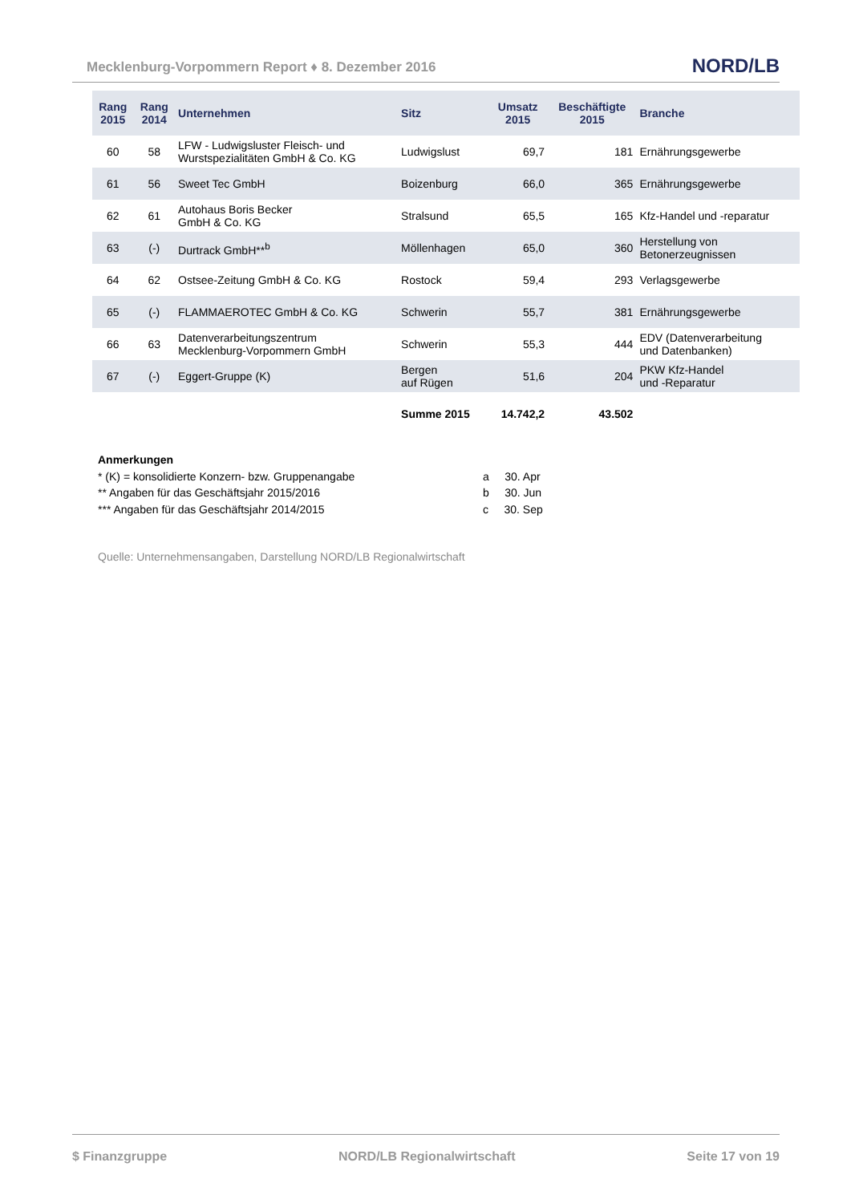Mecklenburg-Vorpommern Report ♦ 8. Dezember 2016
NORD/LB
| Rang 2015 | Rang 2014 | Unternehmen | Sitz | Umsatz 2015 | Beschäftigte 2015 | Branche |
| --- | --- | --- | --- | --- | --- | --- |
| 60 | 58 | LFW - Ludwigsluster Fleisch- und Wurstspezialitäten GmbH & Co. KG | Ludwigslust | 69,7 | 181 | Ernährungsgewerbe |
| 61 | 56 | Sweet Tec GmbH | Boizenburg | 66,0 | 365 | Ernährungsgewerbe |
| 62 | 61 | Autohaus Boris Becker GmbH & Co. KG | Stralsund | 65,5 | 165 | Kfz-Handel und -reparatur |
| 63 | (-) | Durtrack GmbH**<sup>b</sup> | Möllenhagen | 65,0 | 360 | Herstellung von Betonerzeugnissen |
| 64 | 62 | Ostsee-Zeitung GmbH & Co. KG | Rostock | 59,4 | 293 | Verlagsgewerbe |
| 65 | (-) | FLAMMAEROTEC GmbH & Co. KG | Schwerin | 55,7 | 381 | Ernährungsgewerbe |
| 66 | 63 | Datenverarbeitungszentrum Mecklenburg-Vorpommern GmbH | Schwerin | 55,3 | 444 | EDV (Datenverarbeitung und Datenbanken) |
| 67 | (-) | Eggert-Gruppe (K) | Bergen auf Rügen | 51,6 | 204 | PKW Kfz-Handel und -Reparatur |
| | | | Summe 2015 | 14.742,2 | 43.502 | |
Anmerkungen
* (K) = konsolidierte Konzern- bzw. Gruppenangabe
** Angaben für das Geschäftsjahr 2015/2016
*** Angaben für das Geschäftsjahr 2014/2015
a 30. Apr
b 30. Jun
c 30. Sep
Quelle: Unternehmensangaben, Darstellung NORD/LB Regionalwirtschaft
$ Finanzgruppe NORD/LB Regionalwirtschaft Seite 17 von 19